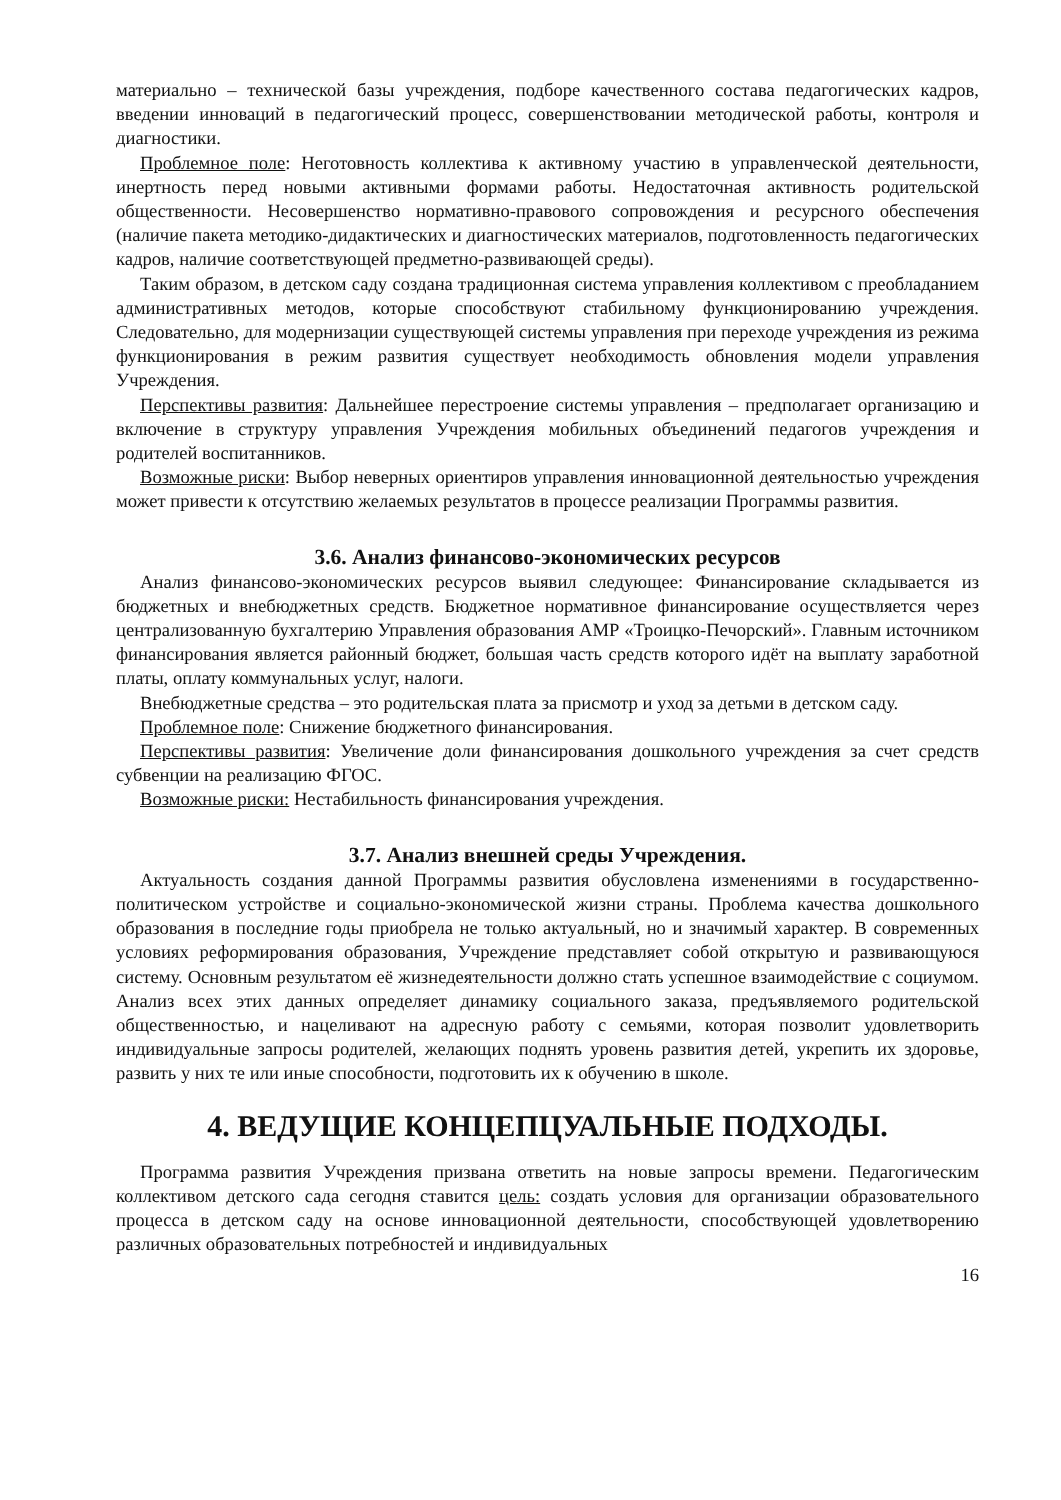материально – технической базы учреждения, подборе качественного состава педагогических кадров, введении инноваций в педагогический процесс, совершенствовании методической работы, контроля и диагностики.
Проблемное поле: Неготовность коллектива к активному участию в управленческой деятельности, инертность перед новыми активными формами работы. Недостаточная активность родительской общественности. Несовершенство нормативно-правового сопровождения и ресурсного обеспечения (наличие пакета методико-дидактических и диагностических материалов, подготовленность педагогических кадров, наличие соответствующей предметно-развивающей среды).
Таким образом, в детском саду создана традиционная система управления коллективом с преобладанием административных методов, которые способствуют стабильному функционированию учреждения. Следовательно, для модернизации существующей системы управления при переходе учреждения из режима функционирования в режим развития существует необходимость обновления модели управления Учреждения.
Перспективы развития: Дальнейшее перестроение системы управления – предполагает организацию и включение в структуру управления Учреждения мобильных объединений педагогов учреждения и родителей воспитанников.
Возможные риски: Выбор неверных ориентиров управления инновационной деятельностью учреждения может привести к отсутствию желаемых результатов в процессе реализации Программы развития.
3.6. Анализ финансово-экономических ресурсов
Анализ финансово-экономических ресурсов выявил следующее: Финансирование складывается из бюджетных и внебюджетных средств. Бюджетное нормативное финансирование осуществляется через централизованную бухгалтерию Управления образования АМР «Троицко-Печорский». Главным источником финансирования является районный бюджет, большая часть средств которого идёт на выплату заработной платы, оплату коммунальных услуг, налоги.
Внебюджетные средства – это родительская плата за присмотр и уход за детьми в детском саду.
Проблемное поле: Снижение бюджетного финансирования.
Перспективы развития: Увеличение доли финансирования дошкольного учреждения за счет средств субвенции на реализацию ФГОС.
Возможные риски: Нестабильность финансирования учреждения.
3.7. Анализ внешней среды Учреждения.
Актуальность создания данной Программы развития обусловлена изменениями в государственно-политическом устройстве и социально-экономической жизни страны. Проблема качества дошкольного образования в последние годы приобрела не только актуальный, но и значимый характер. В современных условиях реформирования образования, Учреждение представляет собой открытую и развивающуюся систему. Основным результатом её жизнедеятельности должно стать успешное взаимодействие с социумом. Анализ всех этих данных определяет динамику социального заказа, предъявляемого родительской общественностью, и нацеливают на адресную работу с семьями, которая позволит удовлетворить индивидуальные запросы родителей, желающих поднять уровень развития детей, укрепить их здоровье, развить у них те или иные способности, подготовить их к обучению в школе.
4. ВЕДУЩИЕ КОНЦЕПЦУАЛЬНЫЕ ПОДХОДЫ.
Программа развития Учреждения призвана ответить на новые запросы времени. Педагогическим коллективом детского сада сегодня ставится цель: создать условия для организации образовательного процесса в детском саду на основе инновационной деятельности, способствующей удовлетворению различных образовательных потребностей и индивидуальных
16